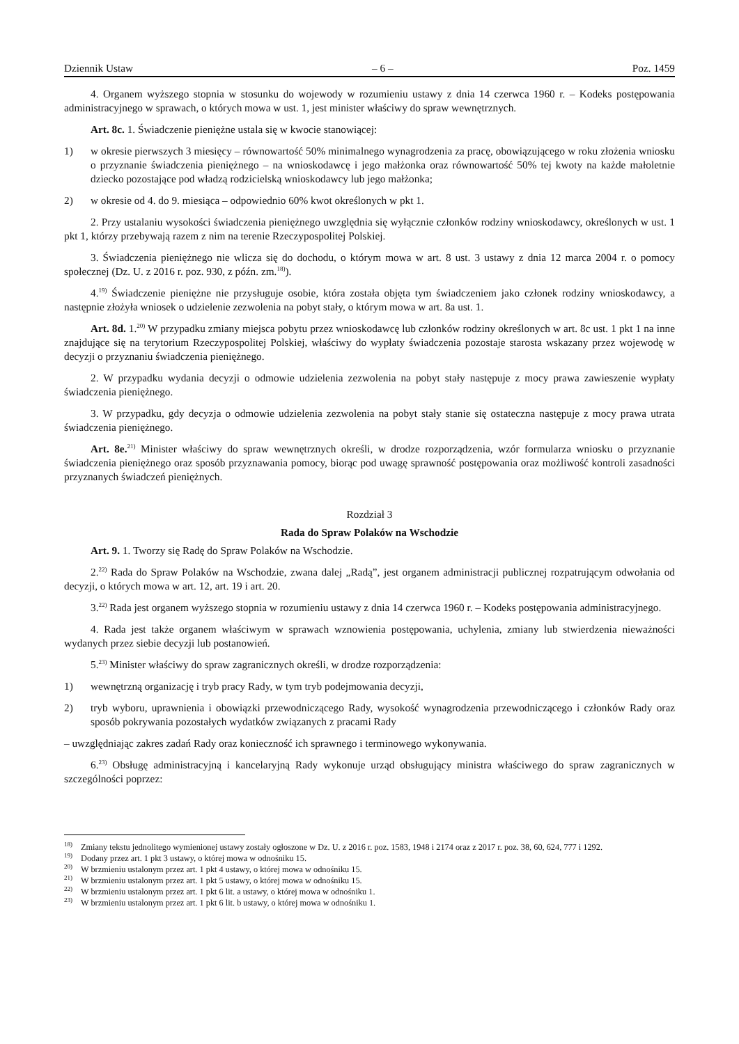Dziennik Ustaw – 6 – Poz. 1459
4. Organem wyższego stopnia w stosunku do wojewody w rozumieniu ustawy z dnia 14 czerwca 1960 r. – Kodeks postępowania administracyjnego w sprawach, o których mowa w ust. 1, jest minister właściwy do spraw wewnętrznych.
Art. 8c. 1. Świadczenie pieniężne ustala się w kwocie stanowiącej:
1) w okresie pierwszych 3 miesięcy – równowartość 50% minimalnego wynagrodzenia za pracę, obowiązującego w roku złożenia wniosku o przyznanie świadczenia pieniężnego – na wnioskodawcę i jego małżonka oraz równowartość 50% tej kwoty na każde małoletnie dziecko pozostające pod władzą rodzicielską wnioskodawcy lub jego małżonka;
2) w okresie od 4. do 9. miesiąca – odpowiednio 60% kwot określonych w pkt 1.
2. Przy ustalaniu wysokości świadczenia pieniężnego uwzględnia się wyłącznie członków rodziny wnioskodawcy, określonych w ust. 1 pkt 1, którzy przebywają razem z nim na terenie Rzeczypospolitej Polskiej.
3. Świadczenia pieniężnego nie wlicza się do dochodu, o którym mowa w art. 8 ust. 3 ustawy z dnia 12 marca 2004 r. o pomocy społecznej (Dz. U. z 2016 r. poz. 930, z późn. zm.<sup>18)</sup>).
4.<sup>19)</sup> Świadczenie pieniężne nie przysługuje osobie, która została objęta tym świadczeniem jako członek rodziny wnioskodawcy, a następnie złożyła wniosek o udzielenie zezwolenia na pobyt stały, o którym mowa w art. 8a ust. 1.
Art. 8d. 1.<sup>20)</sup> W przypadku zmiany miejsca pobytu przez wnioskodawcę lub członków rodziny określonych w art. 8c ust. 1 pkt 1 na inne znajdujące się na terytorium Rzeczypospolitej Polskiej, właściwy do wypłaty świadczenia pozostaje starosta wskazany przez wojewodę w decyzji o przyznaniu świadczenia pieniężnego.
2. W przypadku wydania decyzji o odmowie udzielenia zezwolenia na pobyt stały następuje z mocy prawa zawieszenie wypłaty świadczenia pieniężnego.
3. W przypadku, gdy decyzja o odmowie udzielenia zezwolenia na pobyt stały stanie się ostateczna następuje z mocy prawa utrata świadczenia pieniężnego.
Art. 8e.<sup>21)</sup> Minister właściwy do spraw wewnętrznych określi, w drodze rozporządzenia, wzór formularza wniosku o przyznanie świadczenia pieniężnego oraz sposób przyznawania pomocy, biorąc pod uwagę sprawność postępowania oraz możliwość kontroli zasadności przyznanych świadczeń pieniężnych.
Rozdział 3
Rada do Spraw Polaków na Wschodzie
Art. 9. 1. Tworzy się Radę do Spraw Polaków na Wschodzie.
2.<sup>22)</sup> Rada do Spraw Polaków na Wschodzie, zwana dalej „Radą”, jest organem administracji publicznej rozpatrującym odwołania od decyzji, o których mowa w art. 12, art. 19 i art. 20.
3.<sup>22)</sup> Rada jest organem wyższego stopnia w rozumieniu ustawy z dnia 14 czerwca 1960 r. – Kodeks postępowania administracyjnego.
4. Rada jest także organem właściwym w sprawach wznowienia postępowania, uchylenia, zmiany lub stwierdzenia nieważności wydanych przez siebie decyzji lub postanowień.
5.<sup>23)</sup> Minister właściwy do spraw zagranicznych określi, w drodze rozporządzenia:
1) wewnętrzną organizację i tryb pracy Rady, w tym tryb podejmowania decyzji,
2) tryb wyboru, uprawnienia i obowiązki przewodniczącego Rady, wysokość wynagrodzenia przewodniczącego i członków Rady oraz sposób pokrywania pozostałych wydatków związanych z pracami Rady
– uwzględniając zakres zadań Rady oraz konieczność ich sprawnego i terminowego wykonywania.
6.<sup>23)</sup> Obsługę administracyjną i kancelaryjną Rady wykonuje urząd obsługujący ministra właściwego do spraw zagranicznych w szczególności poprzez:
<sup>18)</sup> Zmiany tekstu jednolitego wymienionej ustawy zostały ogłoszone w Dz. U. z 2016 r. poz. 1583, 1948 i 2174 oraz z 2017 r. poz. 38, 60, 624, 777 i 1292.
<sup>19)</sup> Dodany przez art. 1 pkt 3 ustawy, o której mowa w odnośniku 15.
<sup>20)</sup> W brzmieniu ustalonym przez art. 1 pkt 4 ustawy, o której mowa w odnośniku 15.
<sup>21)</sup> W brzmieniu ustalonym przez art. 1 pkt 5 ustawy, o której mowa w odnośniku 15.
<sup>22)</sup> W brzmieniu ustalonym przez art. 1 pkt 6 lit. a ustawy, o której mowa w odnośniku 1.
<sup>23)</sup> W brzmieniu ustalonym przez art. 1 pkt 6 lit. b ustawy, o której mowa w odnośniku 1.